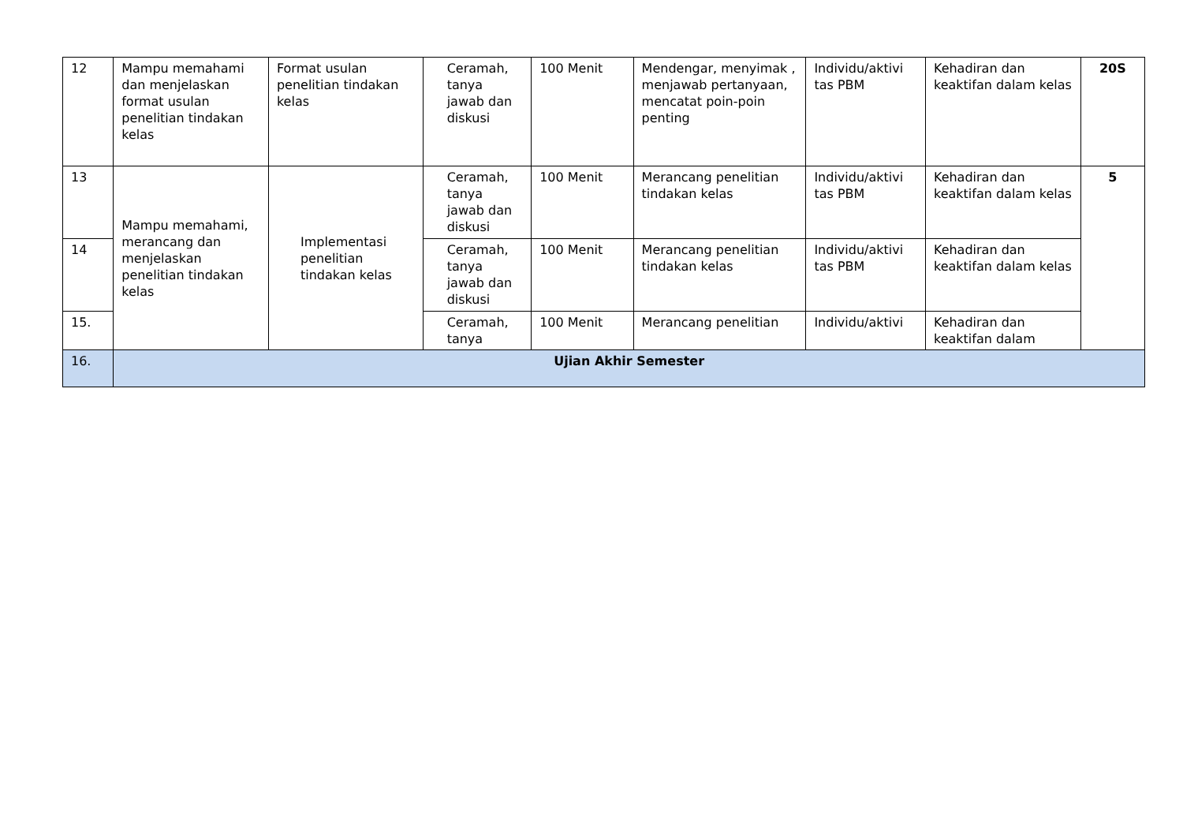| 12 | Mampu memahami dan menjelaskan format usulan penelitian tindakan kelas | Format usulan penelitian tindakan kelas | Ceramah, tanya jawab dan diskusi | 100 Menit | Mendengar, menyimak , menjawab pertanyaan, mencatat poin-poin penting | Individu/aktivi tas PBM | Kehadiran dan keaktifan dalam kelas | 20S |
| 13 | Mampu memahami, merancang dan menjelaskan penelitian tindakan kelas | Implementasi penelitian tindakan kelas | Ceramah, tanya jawab dan diskusi | 100 Menit | Merancang penelitian tindakan kelas | Individu/aktivi tas PBM | Kehadiran dan keaktifan dalam kelas | 5 |
| 14 | | | Ceramah, tanya jawab dan diskusi | 100 Menit | Merancang penelitian tindakan kelas | Individu/aktivi tas PBM | Kehadiran dan keaktifan dalam kelas | |
| 15. | | | Ceramah, tanya | 100 Menit | Merancang penelitian | Individu/aktivi | Kehadiran dan keaktifan dalam | |
| 16. | Ujian Akhir Semester | | | | | | | |